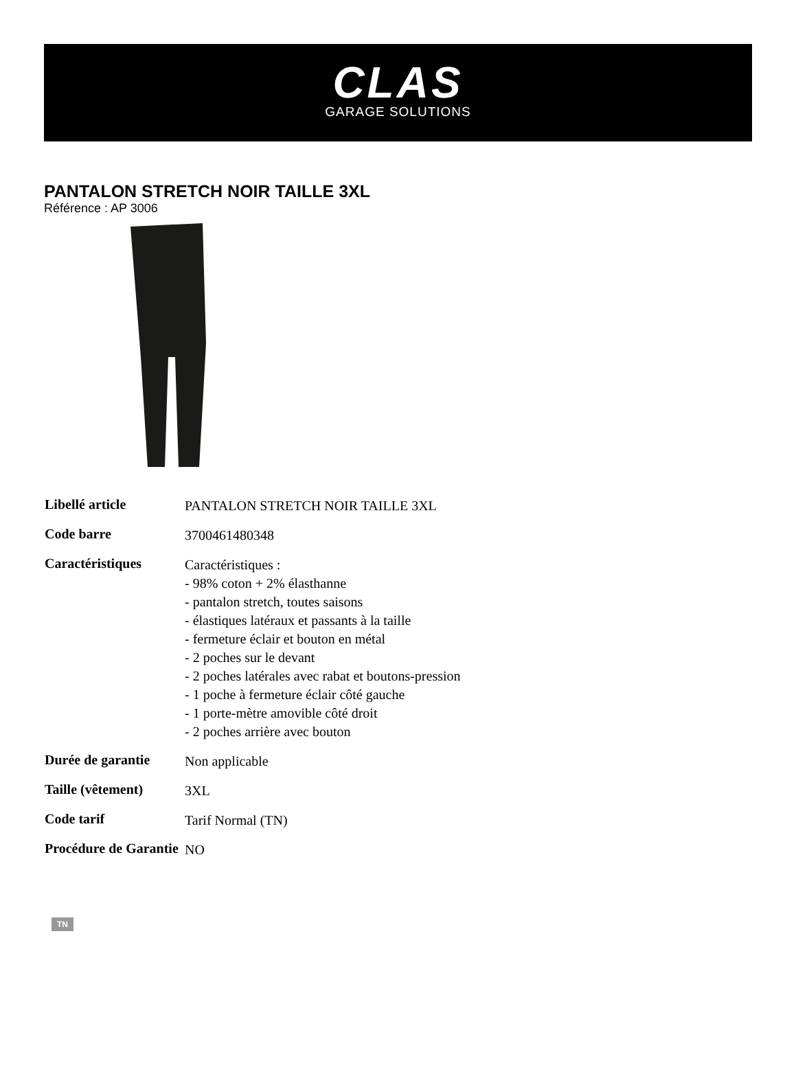CLAS
GARAGE SOLUTIONS
PANTALON STRETCH NOIR TAILLE 3XL
Référence : AP 3006
| Libellé article | PANTALON STRETCH NOIR TAILLE 3XL |
| Code barre | 3700461480348 |
| Caractéristiques | Caractéristiques : - 98% coton + 2% élasthanne - pantalon stretch, toutes saisons - élastiques latéraux et passants à la taille - fermeture éclair et bouton en métal - 2 poches sur le devant - 2 poches latérales avec rabat et boutons-pression - 1 poche à fermeture éclair côté gauche - 1 porte-mètre amovible côté droit - 2 poches arrière avec bouton |
| Durée de garantie | Non applicable |
| Taille (vêtement) | 3XL |
| Code tarif | Tarif Normal (TN) |
| Procédure de Garantie | NO |
TN